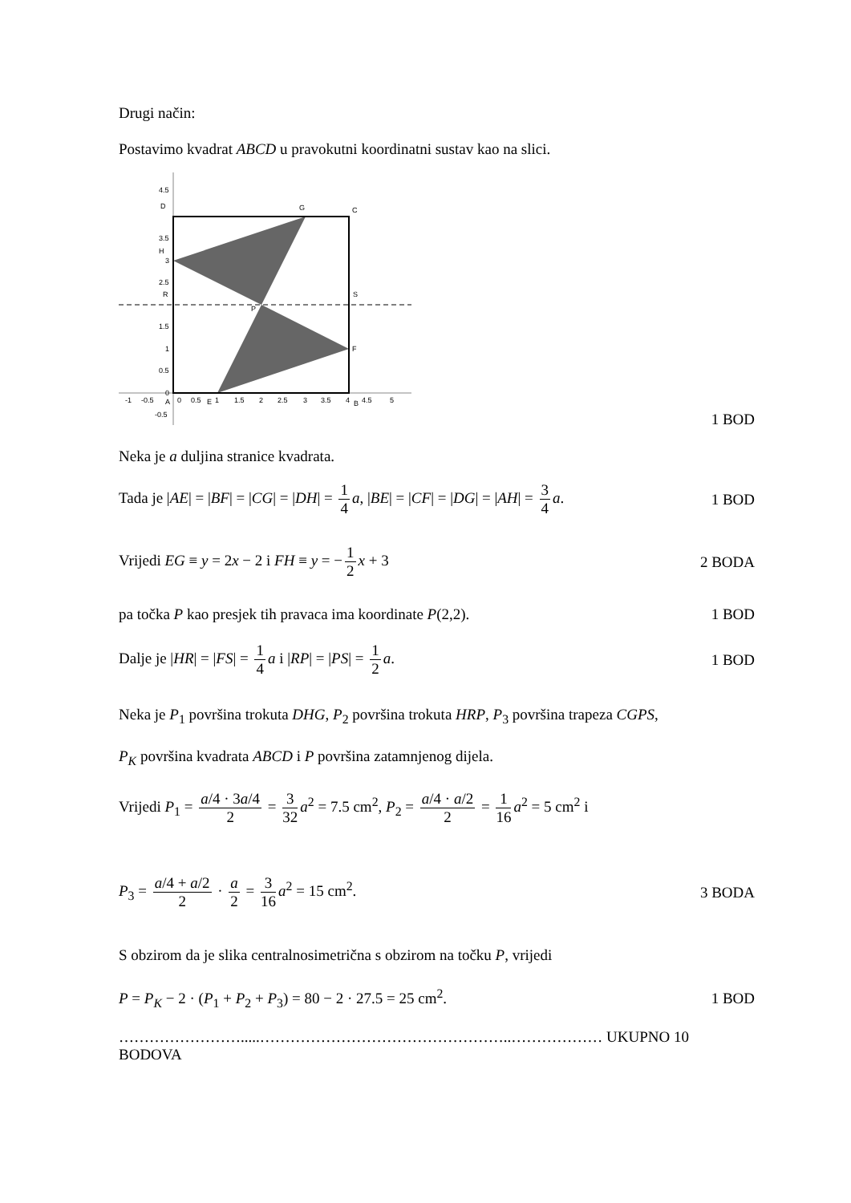Drugi način:
Postavimo kvadrat ABCD u pravokutni koordinatni sustav kao na slici.
4.5
D
G
C
3.5
H
3
2.5
R
S
P
1.5
1
F
0.5
0
-1
-0.5
A
0
0.5
E
1
1.5
2
2.5
3
3.5
4
B
4.5
5
-0.5
1 BOD
Neka je a duljina stranice kvadrata.
Tada je |AE| = |BF| = |CG| = |DH| = 1 4 a, |BE| = |CF| = |DG| = |AH| = 3 4 a. 1 BOD
Vrijedi EG ≡ y = 2x − 2 i FH ≡ y = − 1 2 x + 3 2 BODA
pa točka P kao presjek tih pravaca ima koordinate P(2,2). 1 BOD
Dalje je |HR| = |FS| = 1 4 a i |RP| = |PS| = 1 2 a. 1 BOD
Neka je P<sub>1</sub> površina trokuta DHG, P<sub>2</sub> površina trokuta HRP, P<sub>3</sub> površina trapeza CGPS,
P<sub>K</sub> površina kvadrata ABCD i P površina zatamnjenog dijela.
Vrijedi P<sub>1</sub> = a/4 · 3a/4 2 = 3 32 a<sup>2</sup> = 7.5 cm<sup>2</sup>, P<sub>2</sub> = a/4 · a/2 2 = 1 16 a<sup>2</sup> = 5 cm<sup>2</sup> i
P<sub>3</sub> = a/4 + a/2 2 · a 2 = 3 16 a<sup>2</sup> = 15 cm<sup>2</sup>. 3 BODA
S obzirom da je slika centralnosimetrična s obzirom na točku P, vrijedi
P = P<sub>K</sub> − 2 · (P<sub>1</sub> + P<sub>2</sub> + P<sub>3</sub>) = 80 − 2 · 27.5 = 25 cm<sup>2</sup>. 1 BOD
…………………….....…………………………………………..……………… UKUPNO 10 BODOVA